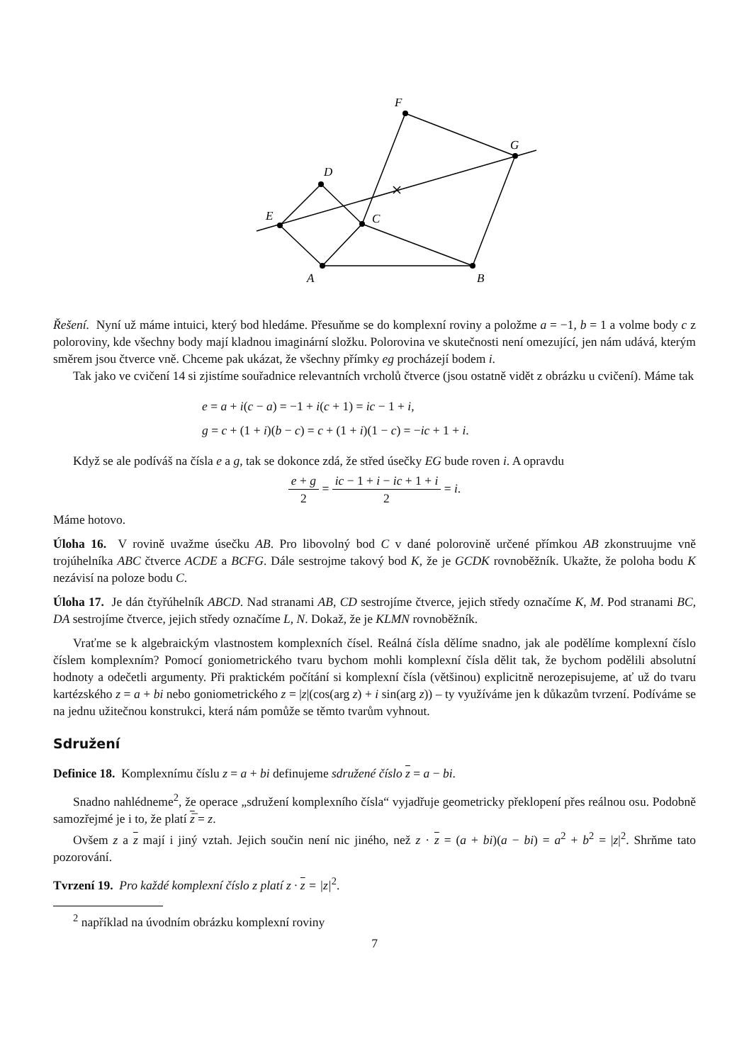A
B
C
D
E
F
G
Řešení. Nyní už máme intuici, který bod hledáme. Přesuňme se do komplexní roviny a položme a = −1, b = 1 a volme body c z poloroviny, kde všechny body mají kladnou imaginární složku. Polorovina ve skutečnosti není omezující, jen nám udává, kterým směrem jsou čtverce vně. Chceme pak ukázat, že všechny přímky eg procházejí bodem i.
Tak jako ve cvičení 14 si zjistíme souřadnice relevantních vrcholů čtverce (jsou ostatně vidět z obrázku u cvičení). Máme tak
e = a + i(c − a) = −1 + i(c + 1) = ic − 1 + i,
g = c + (1 + i)(b − c) = c + (1 + i)(1 − c) = −ic + 1 + i.
Když se ale podíváš na čísla e a g, tak se dokonce zdá, že střed úsečky EG bude roven i. A opravdu
e + g 2 = ic − 1 + i − ic + 1 + i 2 = i.
Máme hotovo.
Úloha 16. V rovině uvažme úsečku AB. Pro libovolný bod C v dané polorovině určené přímkou AB zkonstruujme vně trojúhelníka ABC čtverce ACDE a BCFG. Dále sestrojme takový bod K, že je GCDK rovnoběžník. Ukažte, že poloha bodu K nezávisí na poloze bodu C.
Úloha 17. Je dán čtyřúhelník ABCD. Nad stranami AB, CD sestrojíme čtverce, jejich středy označíme K, M. Pod stranami BC, DA sestrojíme čtverce, jejich středy označíme L, N. Dokaž, že je KLMN rovnoběžník.
Vraťme se k algebraickým vlastnostem komplexních čísel. Reálná čísla dělíme snadno, jak ale podělíme komplexní číslo číslem komplexním? Pomocí goniometrického tvaru bychom mohli komplexní čísla dělit tak, že bychom podělili absolutní hodnoty a odečetli argumenty. Při praktickém počítání si komplexní čísla (většinou) explicitně nerozepisujeme, ať už do tvaru kartézského z = a + bi nebo goniometrického z = |z|(cos(arg z) + i sin(arg z)) – ty využíváme jen k důkazům tvrzení. Podíváme se na jednu užitečnou konstrukci, která nám pomůže se těmto tvarům vyhnout.
Sdružení
Definice 18. Komplexnímu číslu z = a + bi definujeme sdružené číslo z = a − bi.
Snadno nahlédneme<sup>2</sup>, že operace „sdružení komplexního čísla“ vyjadřuje geometricky překlopení přes reálnou osu. Podobně samozřejmé je i to, že platí z̅ = z.
Ovšem z a z mají i jiný vztah. Jejich součin není nic jiného, než z · z = (a + bi)(a − bi) = a<sup>2</sup> + b<sup>2</sup> = |z|<sup>2</sup>. Shrňme tato pozorování.
Tvrzení 19. Pro každé komplexní číslo z platí z · z = |z|<sup>2</sup>.
<sup>2</sup> například na úvodním obrázku komplexní roviny
7